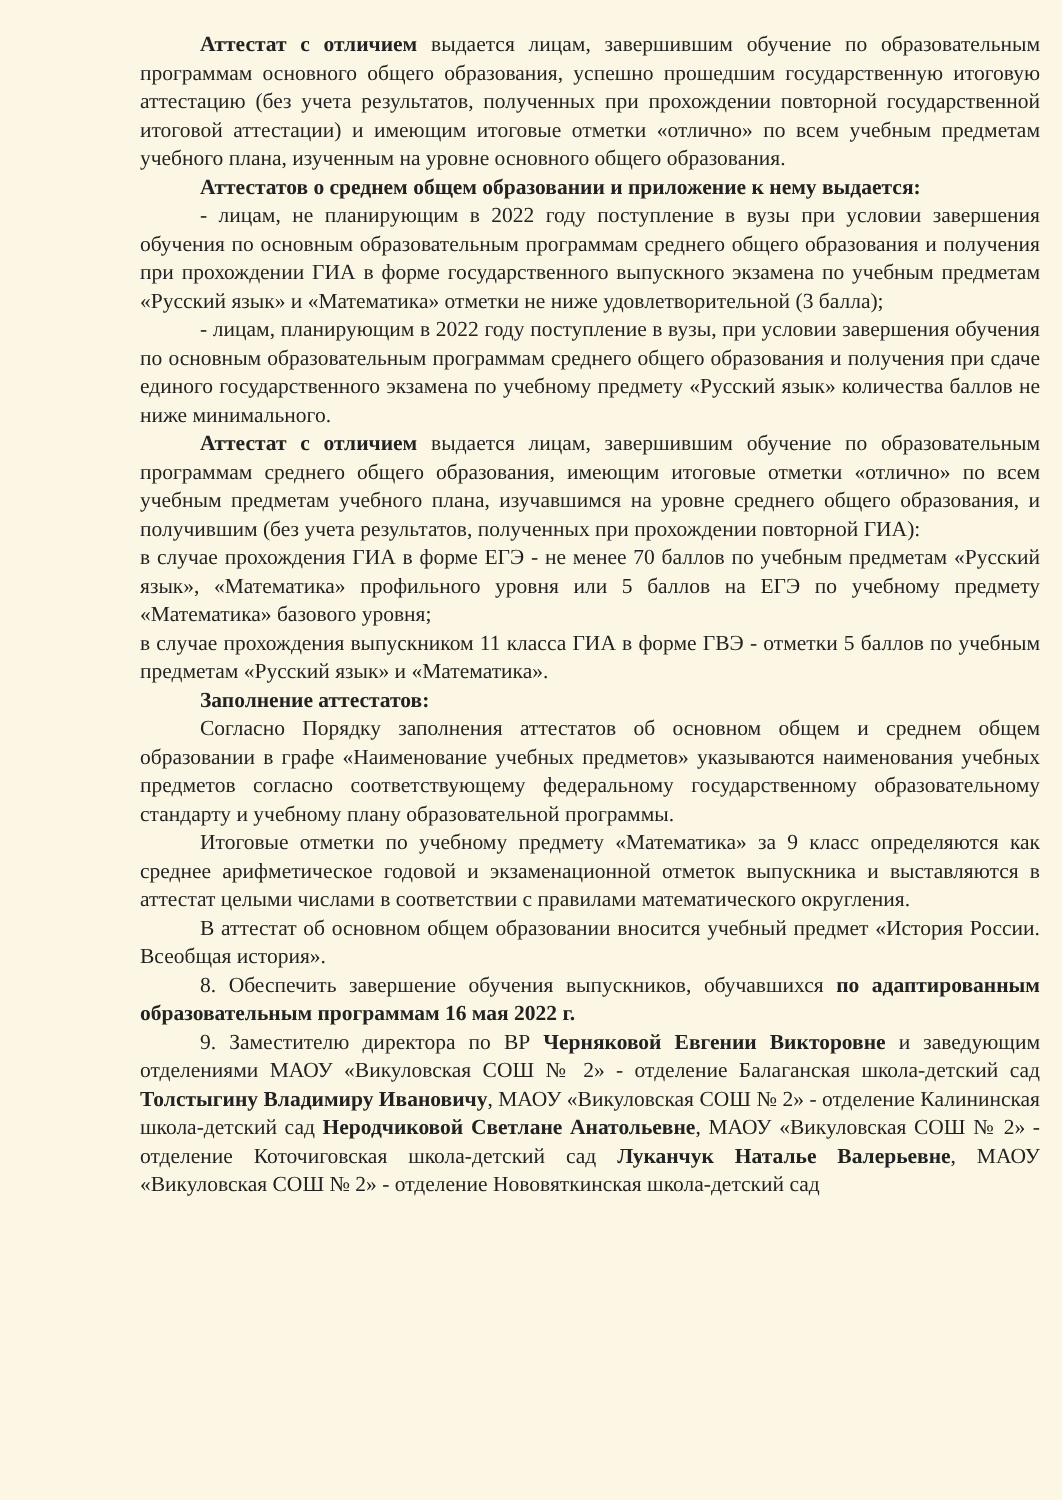Аттестат с отличием выдается лицам, завершившим обучение по образовательным программам основного общего образования, успешно прошедшим государственную итоговую аттестацию (без учета результатов, полученных при прохождении повторной государственной итоговой аттестации) и имеющим итоговые отметки «отлично» по всем учебным предметам учебного плана, изученным на уровне основного общего образования.
Аттестатов о среднем общем образовании и приложение к нему выдается:
- лицам, не планирующим в 2022 году поступление в вузы при условии завершения обучения по основным образовательным программам среднего общего образования и получения при прохождении ГИА в форме государственного выпускного экзамена по учебным предметам «Русский язык» и «Математика» отметки не ниже удовлетворительной (3 балла);
- лицам, планирующим в 2022 году поступление в вузы, при условии завершения обучения по основным образовательным программам среднего общего образования и получения при сдаче единого государственного экзамена по учебному предмету «Русский язык» количества баллов не ниже минимального.
Аттестат с отличием выдается лицам, завершившим обучение по образовательным программам среднего общего образования, имеющим итоговые отметки «отлично» по всем учебным предметам учебного плана, изучавшимся на уровне среднего общего образования, и получившим (без учета результатов, полученных при прохождении повторной ГИА):
в случае прохождения ГИА в форме ЕГЭ - не менее 70 баллов по учебным предметам «Русский язык», «Математика» профильного уровня или 5 баллов на ЕГЭ по учебному предмету «Математика» базового уровня;
в случае прохождения выпускником 11 класса ГИА в форме ГВЭ - отметки 5 баллов по учебным предметам «Русский язык» и «Математика».
Заполнение аттестатов:
Согласно Порядку заполнения аттестатов об основном общем и среднем общем образовании в графе «Наименование учебных предметов» указываются наименования учебных предметов согласно соответствующему федеральному государственному образовательному стандарту и учебному плану образовательной программы.
Итоговые отметки по учебному предмету «Математика» за 9 класс определяются как среднее арифметическое годовой и экзаменационной отметок выпускника и выставляются в аттестат целыми числами в соответствии с правилами математического округления.
В аттестат об основном общем образовании вносится учебный предмет «История России. Всеобщая история».
8. Обеспечить завершение обучения выпускников, обучавшихся по адаптированным образовательным программам 16 мая 2022 г.
9. Заместителю директора по ВР Черняковой Евгении Викторовне и заведующим отделениями МАОУ «Викуловская СОШ № 2» - отделение Балаганская школа-детский сад Толстыгину Владимиру Ивановичу, МАОУ «Викуловская СОШ № 2» - отделение Калининская школа-детский сад Неродчиковой Светлане Анатольевне, МАОУ «Викуловская СОШ № 2» - отделение Коточиговская школа-детский сад Луканчук Наталье Валерьевне, МАОУ «Викуловская СОШ № 2» - отделение Нововяткинская школа-детский сад